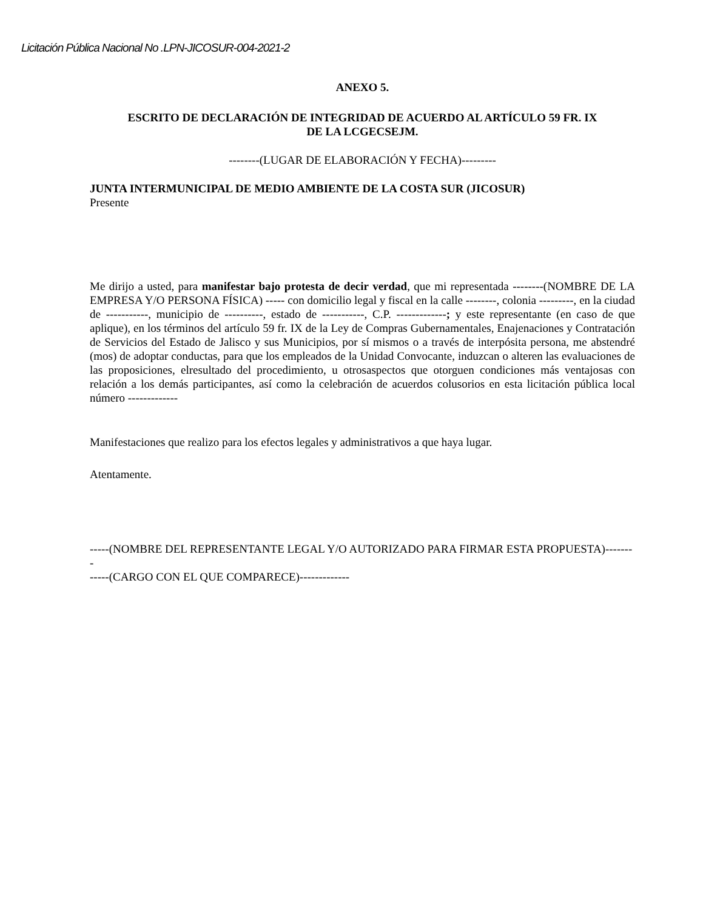Licitación Pública Nacional No .LPN-JICOSUR-004-2021-2
ANEXO 5.
ESCRITO DE DECLARACIÓN DE INTEGRIDAD DE ACUERDO AL ARTÍCULO 59 FR. IX
DE LA LCGECSEJM.
--------(LUGAR DE ELABORACIÓN Y FECHA)---------
JUNTA INTERMUNICIPAL DE MEDIO AMBIENTE DE LA COSTA SUR (JICOSUR)
Presente
Me dirijo a usted, para manifestar bajo protesta de decir verdad, que mi representada --------(NOMBRE DE LA EMPRESA Y/O PERSONA FÍSICA) ----- con domicilio legal y fiscal en la calle --------, colonia ---------, en la ciudad de -----------, municipio de ----------, estado de -----------, C.P. -------------; y este representante (en caso de que aplique), en los términos del artículo 59 fr. IX de la Ley de Compras Gubernamentales, Enajenaciones y Contratación de Servicios del Estado de Jalisco y sus Municipios, por sí mismos o a través de interpósita persona, me abstendré (mos) de adoptar conductas, para que los empleados de la Unidad Convocante, induzcan o alteren las evaluaciones de las proposiciones, elresultado del procedimiento, u otrosaspectos que otorguen condiciones más ventajosas con relación a los demás participantes, así como la celebración de acuerdos colusorios en esta licitación pública local número -------------
Manifestaciones que realizo para los efectos legales y administrativos a que haya lugar.
Atentamente.
-----(NOMBRE DEL REPRESENTANTE LEGAL Y/O AUTORIZADO PARA FIRMAR ESTA PROPUESTA)--------
-----(CARGO CON EL QUE COMPARECE)-------------